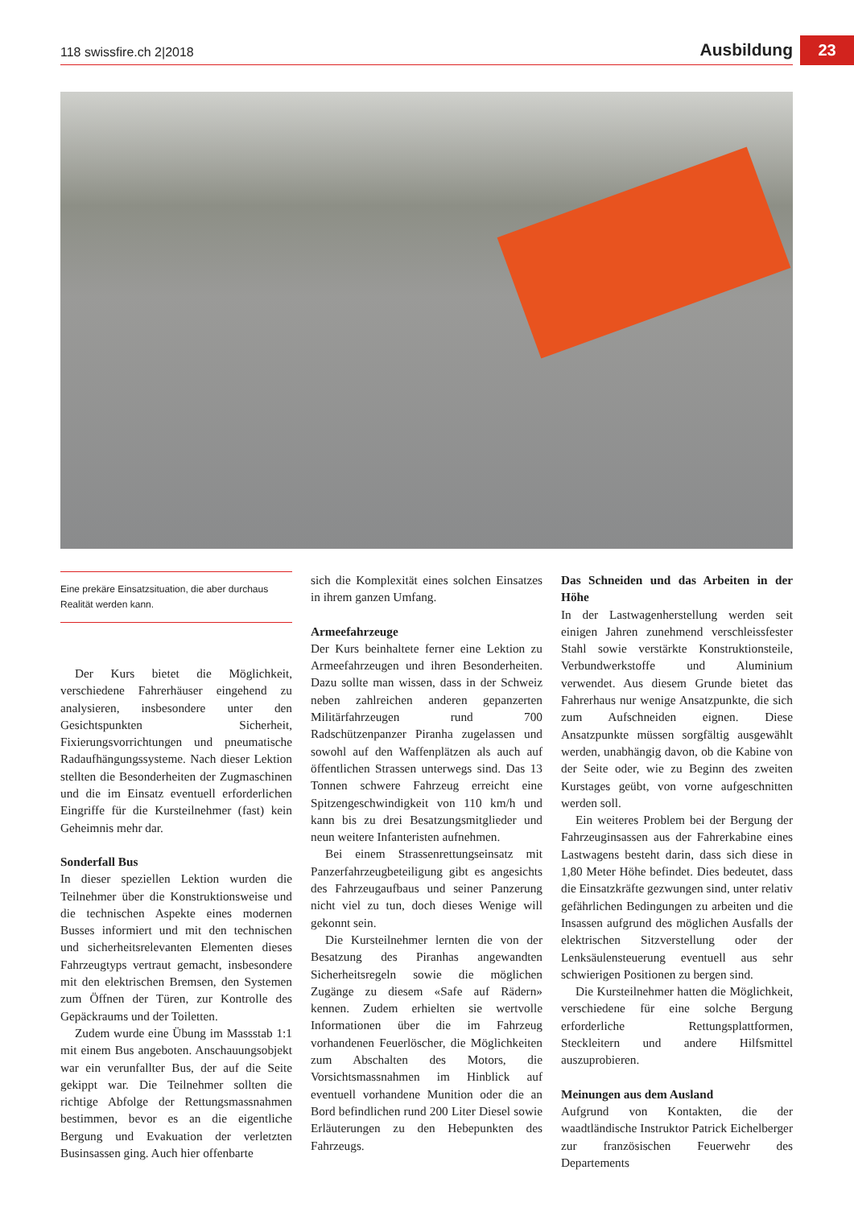118 swissfire.ch 2|2018 Ausbildung 23
Eine prekäre Einsatzsituation, die aber durchaus Realität werden kann.
Der Kurs bietet die Möglichkeit, verschiedene Fahrerhäuser eingehend zu analysieren, insbesondere unter den Gesichtspunkten Sicherheit, Fixierungsvorrichtungen und pneumatische Radaufhängungssysteme. Nach dieser Lektion stellten die Besonderheiten der Zugmaschinen und die im Einsatz eventuell erforderlichen Eingriffe für die Kursteilnehmer (fast) kein Geheimnis mehr dar.
Sonderfall Bus
In dieser speziellen Lektion wurden die Teilnehmer über die Konstruktionsweise und die technischen Aspekte eines modernen Busses informiert und mit den technischen und sicherheitsrelevanten Elementen dieses Fahrzeugtyps vertraut gemacht, insbesondere mit den elektrischen Bremsen, den Systemen zum Öffnen der Türen, zur Kontrolle des Gepäckraums und der Toiletten.
Zudem wurde eine Übung im Massstab 1:1 mit einem Bus angeboten. Anschauungsobjekt war ein verunfallter Bus, der auf die Seite gekippt war. Die Teilnehmer sollten die richtige Abfolge der Rettungsmassnahmen bestimmen, bevor es an die eigentliche Bergung und Evakuation der verletzten Businsassen ging. Auch hier offenbarte
sich die Komplexität eines solchen Einsatzes in ihrem ganzen Umfang.
Armeefahrzeuge
Der Kurs beinhaltete ferner eine Lektion zu Armeefahrzeugen und ihren Besonderheiten. Dazu sollte man wissen, dass in der Schweiz neben zahlreichen anderen gepanzerten Militärfahrzeugen rund 700 Radschützenpanzer Piranha zugelassen und sowohl auf den Waffenplätzen als auch auf öffentlichen Strassen unterwegs sind. Das 13 Tonnen schwere Fahrzeug erreicht eine Spitzengeschwindigkeit von 110 km/h und kann bis zu drei Besatzungsmitglieder und neun weitere Infanteristen aufnehmen.
Bei einem Strassenrettungseinsatz mit Panzerfahrzeugbeteiligung gibt es angesichts des Fahrzeugaufbaus und seiner Panzerung nicht viel zu tun, doch dieses Wenige will gekonnt sein.
Die Kursteilnehmer lernten die von der Besatzung des Piranhas angewandten Sicherheitsregeln sowie die möglichen Zugänge zu diesem «Safe auf Rädern» kennen. Zudem erhielten sie wertvolle Informationen über die im Fahrzeug vorhandenen Feuerlöscher, die Möglichkeiten zum Abschalten des Motors, die Vorsichtsmassnahmen im Hinblick auf eventuell vorhandene Munition oder die an Bord befindlichen rund 200 Liter Diesel sowie Erläuterungen zu den Hebepunkten des Fahrzeugs.
Das Schneiden und das Arbeiten in der Höhe
In der Lastwagenherstellung werden seit einigen Jahren zunehmend verschleissfester Stahl sowie verstärkte Konstruktionsteile, Verbundwerkstoffe und Aluminium verwendet. Aus diesem Grunde bietet das Fahrerhaus nur wenige Ansatzpunkte, die sich zum Aufschneiden eignen. Diese Ansatzpunkte müssen sorgfältig ausgewählt werden, unabhängig davon, ob die Kabine von der Seite oder, wie zu Beginn des zweiten Kurstages geübt, von vorne aufgeschnitten werden soll.
Ein weiteres Problem bei der Bergung der Fahrzeuginsassen aus der Fahrerkabine eines Lastwagens besteht darin, dass sich diese in 1,80 Meter Höhe befindet. Dies bedeutet, dass die Einsatzkräfte gezwungen sind, unter relativ gefährlichen Bedingungen zu arbeiten und die Insassen aufgrund des möglichen Ausfalls der elektrischen Sitzverstellung oder der Lenksäulensteuerung eventuell aus sehr schwierigen Positionen zu bergen sind.
Die Kursteilnehmer hatten die Möglichkeit, verschiedene für eine solche Bergung erforderliche Rettungsplattformen, Steckleitern und andere Hilfsmittel auszuprobieren.
Meinungen aus dem Ausland
Aufgrund von Kontakten, die der waadtländische Instruktor Patrick Eichelberger zur französischen Feuerwehr des Departements